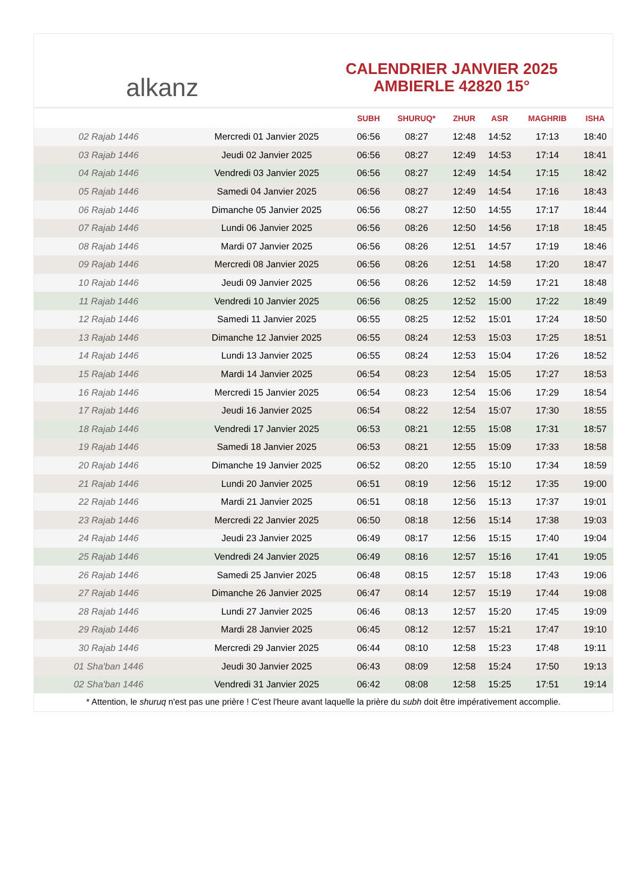alkanz
CALENDRIER JANVIER 2025
AMBIERLE 42820 15°
| | | SUBH | SHURUQ* | ZHUR | ASR | MAGHRIB | ISHA |
| --- | --- | --- | --- | --- | --- | --- | --- |
| 02 Rajab 1446 | Mercredi 01 Janvier 2025 | 06:56 | 08:27 | 12:48 | 14:52 | 17:13 | 18:40 |
| 03 Rajab 1446 | Jeudi 02 Janvier 2025 | 06:56 | 08:27 | 12:49 | 14:53 | 17:14 | 18:41 |
| 04 Rajab 1446 | Vendredi 03 Janvier 2025 | 06:56 | 08:27 | 12:49 | 14:54 | 17:15 | 18:42 |
| 05 Rajab 1446 | Samedi 04 Janvier 2025 | 06:56 | 08:27 | 12:49 | 14:54 | 17:16 | 18:43 |
| 06 Rajab 1446 | Dimanche 05 Janvier 2025 | 06:56 | 08:27 | 12:50 | 14:55 | 17:17 | 18:44 |
| 07 Rajab 1446 | Lundi 06 Janvier 2025 | 06:56 | 08:26 | 12:50 | 14:56 | 17:18 | 18:45 |
| 08 Rajab 1446 | Mardi 07 Janvier 2025 | 06:56 | 08:26 | 12:51 | 14:57 | 17:19 | 18:46 |
| 09 Rajab 1446 | Mercredi 08 Janvier 2025 | 06:56 | 08:26 | 12:51 | 14:58 | 17:20 | 18:47 |
| 10 Rajab 1446 | Jeudi 09 Janvier 2025 | 06:56 | 08:26 | 12:52 | 14:59 | 17:21 | 18:48 |
| 11 Rajab 1446 | Vendredi 10 Janvier 2025 | 06:56 | 08:25 | 12:52 | 15:00 | 17:22 | 18:49 |
| 12 Rajab 1446 | Samedi 11 Janvier 2025 | 06:55 | 08:25 | 12:52 | 15:01 | 17:24 | 18:50 |
| 13 Rajab 1446 | Dimanche 12 Janvier 2025 | 06:55 | 08:24 | 12:53 | 15:03 | 17:25 | 18:51 |
| 14 Rajab 1446 | Lundi 13 Janvier 2025 | 06:55 | 08:24 | 12:53 | 15:04 | 17:26 | 18:52 |
| 15 Rajab 1446 | Mardi 14 Janvier 2025 | 06:54 | 08:23 | 12:54 | 15:05 | 17:27 | 18:53 |
| 16 Rajab 1446 | Mercredi 15 Janvier 2025 | 06:54 | 08:23 | 12:54 | 15:06 | 17:29 | 18:54 |
| 17 Rajab 1446 | Jeudi 16 Janvier 2025 | 06:54 | 08:22 | 12:54 | 15:07 | 17:30 | 18:55 |
| 18 Rajab 1446 | Vendredi 17 Janvier 2025 | 06:53 | 08:21 | 12:55 | 15:08 | 17:31 | 18:57 |
| 19 Rajab 1446 | Samedi 18 Janvier 2025 | 06:53 | 08:21 | 12:55 | 15:09 | 17:33 | 18:58 |
| 20 Rajab 1446 | Dimanche 19 Janvier 2025 | 06:52 | 08:20 | 12:55 | 15:10 | 17:34 | 18:59 |
| 21 Rajab 1446 | Lundi 20 Janvier 2025 | 06:51 | 08:19 | 12:56 | 15:12 | 17:35 | 19:00 |
| 22 Rajab 1446 | Mardi 21 Janvier 2025 | 06:51 | 08:18 | 12:56 | 15:13 | 17:37 | 19:01 |
| 23 Rajab 1446 | Mercredi 22 Janvier 2025 | 06:50 | 08:18 | 12:56 | 15:14 | 17:38 | 19:03 |
| 24 Rajab 1446 | Jeudi 23 Janvier 2025 | 06:49 | 08:17 | 12:56 | 15:15 | 17:40 | 19:04 |
| 25 Rajab 1446 | Vendredi 24 Janvier 2025 | 06:49 | 08:16 | 12:57 | 15:16 | 17:41 | 19:05 |
| 26 Rajab 1446 | Samedi 25 Janvier 2025 | 06:48 | 08:15 | 12:57 | 15:18 | 17:43 | 19:06 |
| 27 Rajab 1446 | Dimanche 26 Janvier 2025 | 06:47 | 08:14 | 12:57 | 15:19 | 17:44 | 19:08 |
| 28 Rajab 1446 | Lundi 27 Janvier 2025 | 06:46 | 08:13 | 12:57 | 15:20 | 17:45 | 19:09 |
| 29 Rajab 1446 | Mardi 28 Janvier 2025 | 06:45 | 08:12 | 12:57 | 15:21 | 17:47 | 19:10 |
| 30 Rajab 1446 | Mercredi 29 Janvier 2025 | 06:44 | 08:10 | 12:58 | 15:23 | 17:48 | 19:11 |
| 01 Sha'ban 1446 | Jeudi 30 Janvier 2025 | 06:43 | 08:09 | 12:58 | 15:24 | 17:50 | 19:13 |
| 02 Sha'ban 1446 | Vendredi 31 Janvier 2025 | 06:42 | 08:08 | 12:58 | 15:25 | 17:51 | 19:14 |
* Attention, le shuruq n'est pas une prière ! C'est l'heure avant laquelle la prière du subh doit être impérativement accomplie.